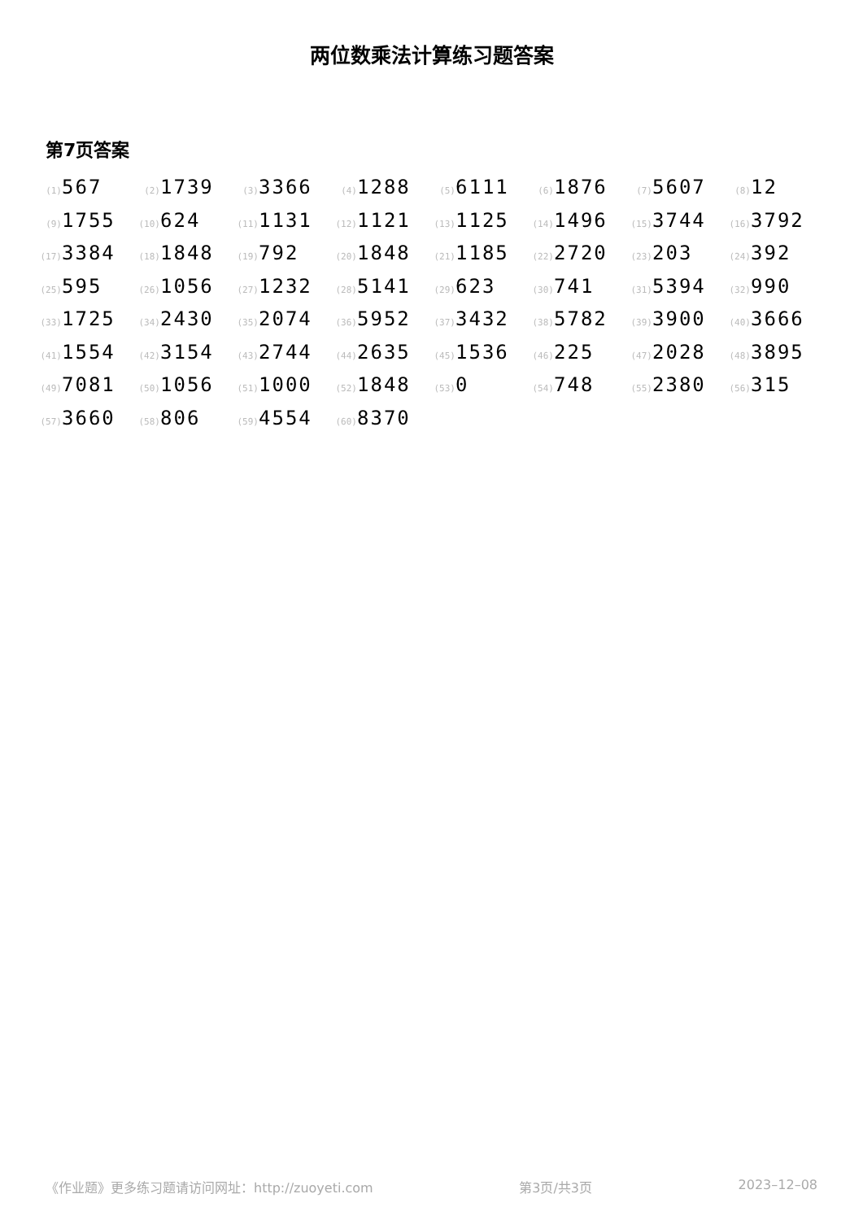两位数乘法计算练习题答案
第7页答案
| (1) 567 | (2) 1739 | (3) 3366 | (4) 1288 | (5) 6111 | (6) 1876 | (7) 5607 | (8) 12 |
| (9) 1755 | (10) 624 | (11) 1131 | (12) 1121 | (13) 1125 | (14) 1496 | (15) 3744 | (16) 3792 |
| (17) 3384 | (18) 1848 | (19) 792 | (20) 1848 | (21) 1185 | (22) 2720 | (23) 203 | (24) 392 |
| (25) 595 | (26) 1056 | (27) 1232 | (28) 5141 | (29) 623 | (30) 741 | (31) 5394 | (32) 990 |
| (33) 1725 | (34) 2430 | (35) 2074 | (36) 5952 | (37) 3432 | (38) 5782 | (39) 3900 | (40) 3666 |
| (41) 1554 | (42) 3154 | (43) 2744 | (44) 2635 | (45) 1536 | (46) 225 | (47) 2028 | (48) 3895 |
| (49) 7081 | (50) 1056 | (51) 1000 | (52) 1848 | (53) 0 | (54) 748 | (55) 2380 | (56) 315 |
| (57) 3660 | (58) 806 | (59) 4554 | (60) 8370 | | | | |
《作业题》更多练习题请访问网址：http://zuoyeti.com 第3页/共3页 2023–12–08